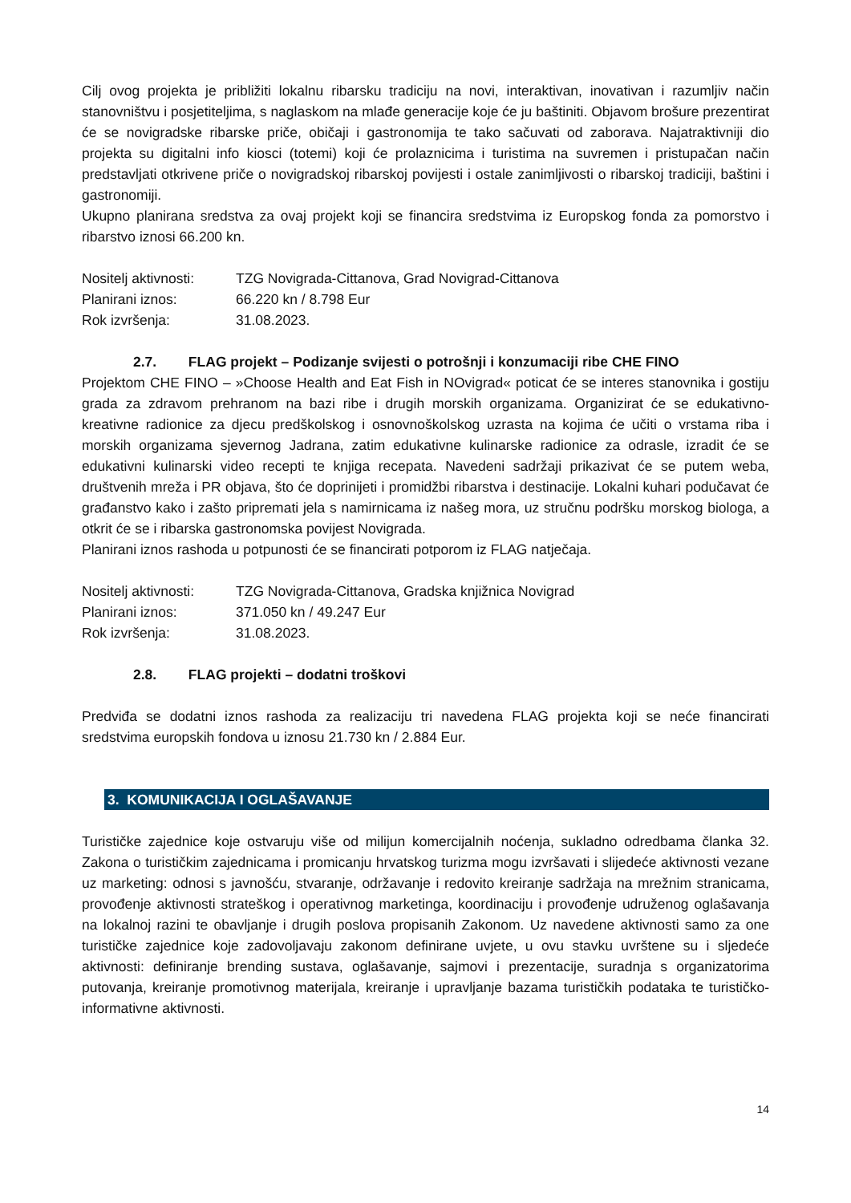Cilj ovog projekta je približiti lokalnu ribarsku tradiciju na novi, interaktivan, inovativan i razumljiv način stanovništvu i posjetiteljima, s naglaskom na mlađe generacije koje će ju baštiniti. Objavom brošure prezentirat će se novigradske ribarske priče, običaji i gastronomija te tako sačuvati od zaborava. Najatraktivniji dio projekta su digitalni info kiosci (totemi) koji će prolaznicima i turistima na suvremen i pristupačan način predstavljati otkrivene priče o novigradskoj ribarskoj povijesti i ostale zanimljivosti o ribarskoj tradiciji, baštini i gastronomiji.
Ukupno planirana sredstva za ovaj projekt koji se financira sredstvima iz Europskog fonda za pomorstvo i ribarstvo iznosi 66.200 kn.
Nositelj aktivnosti: TZG Novigrada-Cittanova, Grad Novigrad-Cittanova
Planirani iznos: 66.220 kn / 8.798 Eur
Rok izvršenja: 31.08.2023.
2.7. FLAG projekt – Podizanje svijesti o potrošnji i konzumaciji ribe CHE FINO
Projektom CHE FINO – »Choose Health and Eat Fish in NOvigrad« poticat će se interes stanovnika i gostiju grada za zdravom prehranom na bazi ribe i drugih morskih organizama. Organizirat će se edukativno-kreativne radionice za djecu predškolskog i osnovnoškolskog uzrasta na kojima će učiti o vrstama riba i morskih organizama sjevernog Jadrana, zatim edukativne kulinarske radionice za odrasle, izradit će se edukativni kulinarski video recepti te knjiga recepata. Navedeni sadržaji prikazivat će se putem weba, društvenih mreža i PR objava, što će doprinijeti i promidžbi ribarstva i destinacije. Lokalni kuhari podučavat će građanstvo kako i zašto pripremati jela s namirnicama iz našeg mora, uz stručnu podršku morskog biologa, a otkrit će se i ribarska gastronomska povijest Novigrada.
Planirani iznos rashoda u potpunosti će se financirati potporom iz FLAG natječaja.
Nositelj aktivnosti: TZG Novigrada-Cittanova, Gradska knjižnica Novigrad
Planirani iznos: 371.050 kn / 49.247 Eur
Rok izvršenja: 31.08.2023.
2.8. FLAG projekti – dodatni troškovi
Predviđa se dodatni iznos rashoda za realizaciju tri navedena FLAG projekta koji se neće financirati sredstvima europskih fondova u iznosu 21.730 kn / 2.884 Eur.
3. KOMUNIKACIJA I OGLAŠAVANJE
Turističke zajednice koje ostvaruju više od milijun komercijalnih noćenja, sukladno odredbama članka 32. Zakona o turističkim zajednicama i promicanju hrvatskog turizma mogu izvršavati i slijedeće aktivnosti vezane uz marketing: odnosi s javnošću, stvaranje, održavanje i redovito kreiranje sadržaja na mrežnim stranicama, provođenje aktivnosti strateškog i operativnog marketinga, koordinaciju i provođenje udruženog oglašavanja na lokalnoj razini te obavljanje i drugih poslova propisanih Zakonom. Uz navedene aktivnosti samo za one turističke zajednice koje zadovoljavaju zakonom definirane uvjete, u ovu stavku uvrštene su i sljedeće aktivnosti: definiranje brending sustava, oglašavanje, sajmovi i prezentacije, suradnja s organizatorima putovanja, kreiranje promotivnog materijala, kreiranje i upravljanje bazama turističkih podataka te turističko-informativne aktivnosti.
14